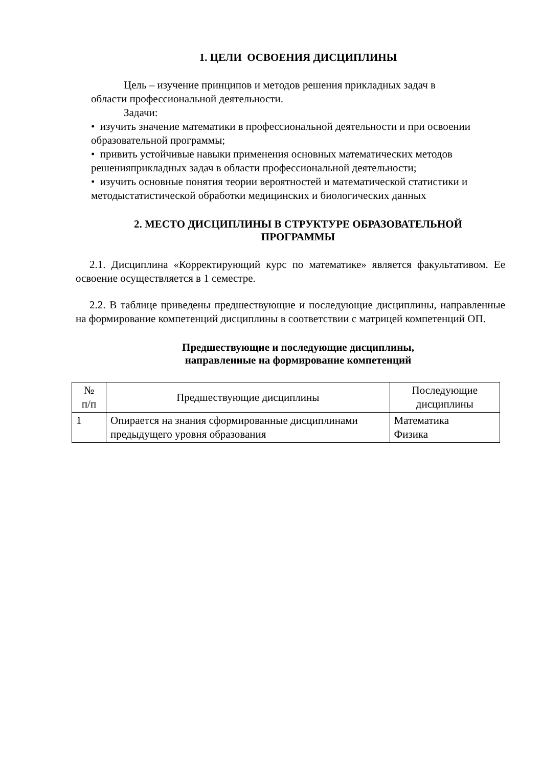1. ЦЕЛИ ОСВОЕНИЯ ДИСЦИПЛИНЫ
Цель – изучение принципов и методов решения прикладных задач в
области профессиональной деятельности.
Задачи:
• изучить значение математики в профессиональной деятельности и при освоении образовательной программы;
• привить устойчивые навыки применения основных математических методов решенияприкладных задач в области профессиональной деятельности;
• изучить основные понятия теории вероятностей и математической статистики и методыстатистической обработки медицинских и биологических данных
2. МЕСТО ДИСЦИПЛИНЫ В СТРУКТУРЕ ОБРАЗОВАТЕЛЬНОЙ
ПРОГРАММЫ
2.1. Дисциплина «Корректирующий курс по математике» является факультативом. Ее освоение осуществляется в 1 семестре.
2.2. В таблице приведены предшествующие и последующие дисциплины, направленные на формирование компетенций дисциплины в соответствии с матрицей компетенций ОП.
Предшествующие и последующие дисциплины,
направленные на формирование компетенций
| № п/п | Предшествующие дисциплины | Последующие дисциплины |
| 1 | Опирается на знания сформированные дисциплинами предыдущего уровня образования | Математика Физика |